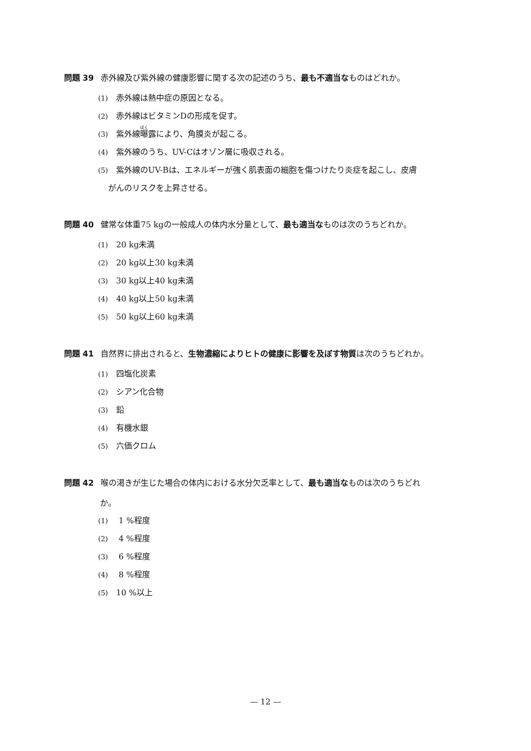問題 39 赤外線及び紫外線の健康影響に関する次の記述のうち、最も不適当なものはどれか。
(1) 赤外線は熱中症の原因となる。
(2) 赤外線はビタミンDの形成を促す。
(3) 紫外線曝露により、角膜炎が起こる。
(4) 紫外線のうち、UV-Cはオゾン層に吸収される。
(5) 紫外線のUV-Bは、エネルギーが強く肌表面の細胞を傷つけたり炎症を起こし、皮膚
がんのリスクを上昇させる。
問題 40 健常な体重75 kgの一般成人の体内水分量として、最も適当なものは次のうちどれか。
(1) 20 kg未満
(2) 20 kg以上30 kg未満
(3) 30 kg以上40 kg未満
(4) 40 kg以上50 kg未満
(5) 50 kg以上60 kg未満
問題 41 自然界に排出されると、生物濃縮によりヒトの健康に影響を及ぼす物質は次のうちどれか。
(1) 四塩化炭素
(2) シアン化合物
(3) 鉛
(4) 有機水銀
(5) 六価クロム
問題 42 喉の渇きが生じた場合の体内における水分欠乏率として、最も適当なものは次のうちどれ
か。
(1) 1 %程度
(2) 4 %程度
(3) 6 %程度
(4) 8 %程度
(5) 10 %以上
— 12 —